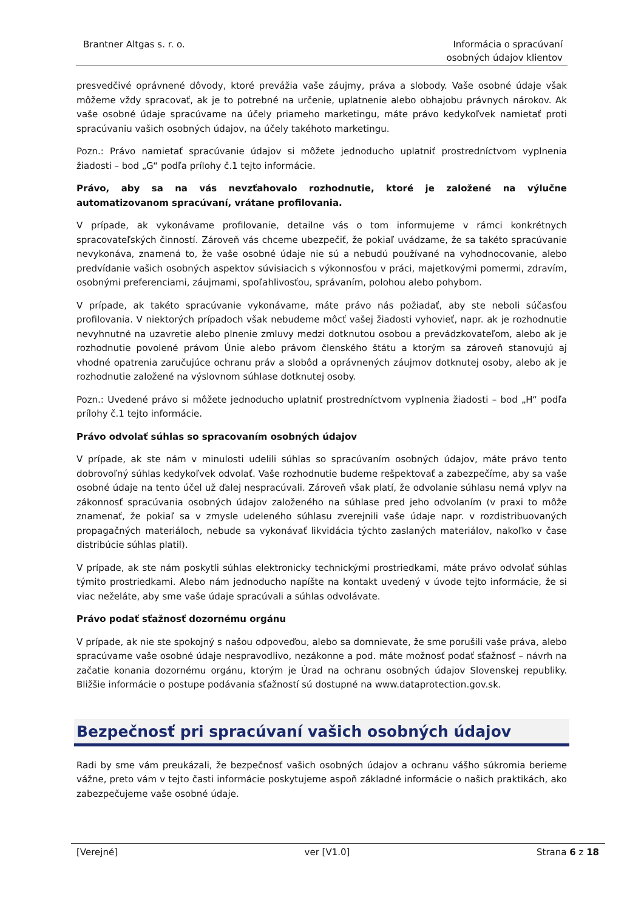Brantner Altgas s. r. o. Informácia o spracúvaní
osobných údajov klientov
presvedčivé oprávnené dôvody, ktoré prevážia vaše záujmy, práva a slobody. Vaše osobné údaje však môžeme vždy spracovať, ak je to potrebné na určenie, uplatnenie alebo obhajobu právnych nárokov. Ak vaše osobné údaje spracúvame na účely priameho marketingu, máte právo kedykoľvek namietať proti spracúvaniu vašich osobných údajov, na účely takéhoto marketingu.
Pozn.: Právo namietať spracúvanie údajov si môžete jednoducho uplatniť prostredníctvom vyplnenia žiadosti – bod „G“ podľa prílohy č.1 tejto informácie.
Právo, aby sa na vás nevzťahovalo rozhodnutie, ktoré je založené na výlučne automatizovanom spracúvaní, vrátane profilovania.
V prípade, ak vykonávame profilovanie, detailne vás o tom informujeme v rámci konkrétnych spracovateľských činností. Zároveň vás chceme ubezpečiť, že pokiaľ uvádzame, že sa takéto spracúvanie nevykonáva, znamená to, že vaše osobné údaje nie sú a nebudú používané na vyhodnocovanie, alebo predvídanie vašich osobných aspektov súvisiacich s výkonnosťou v práci, majetkovými pomermi, zdravím, osobnými preferenciami, záujmami, spoľahlivosťou, správaním, polohou alebo pohybom.
V prípade, ak takéto spracúvanie vykonávame, máte právo nás požiadať, aby ste neboli súčasťou profilovania. V niektorých prípadoch však nebudeme môcť vašej žiadosti vyhovieť, napr. ak je rozhodnutie nevyhnutné na uzavretie alebo plnenie zmluvy medzi dotknutou osobou a prevádzkovateľom, alebo ak je rozhodnutie povolené právom Únie alebo právom členského štátu a ktorým sa zároveň stanovujú aj vhodné opatrenia zaručujúce ochranu práv a slobôd a oprávnených záujmov dotknutej osoby, alebo ak je rozhodnutie založené na výslovnom súhlase dotknutej osoby.
Pozn.: Uvedené právo si môžete jednoducho uplatniť prostredníctvom vyplnenia žiadosti – bod „H“ podľa prílohy č.1 tejto informácie.
Právo odvolať súhlas so spracovaním osobných údajov
V prípade, ak ste nám v minulosti udelili súhlas so spracúvaním osobných údajov, máte právo tento dobrovoľný súhlas kedykoľvek odvolať. Vaše rozhodnutie budeme rešpektovať a zabezpečíme, aby sa vaše osobné údaje na tento účel už ďalej nespracúvali. Zároveň však platí, že odvolanie súhlasu nemá vplyv na zákonnosť spracúvania osobných údajov založeného na súhlase pred jeho odvolaním (v praxi to môže znamenať, že pokiaľ sa v zmysle udeleného súhlasu zverejnili vaše údaje napr. v rozdistribuovaných propagačných materiáloch, nebude sa vykonávať likvidácia týchto zaslaných materiálov, nakoľko v čase distribúcie súhlas platil).
V prípade, ak ste nám poskytli súhlas elektronicky technickými prostriedkami, máte právo odvolať súhlas týmito prostriedkami. Alebo nám jednoducho napíšte na kontakt uvedený v úvode tejto informácie, že si viac neželáte, aby sme vaše údaje spracúvali a súhlas odvolávate.
Právo podať sťažnosť dozornému orgánu
V prípade, ak nie ste spokojný s našou odpoveďou, alebo sa domnievate, že sme porušili vaše práva, alebo spracúvame vaše osobné údaje nespravodlivo, nezákonne a pod. máte možnosť podať sťažnosť – návrh na začatie konania dozornému orgánu, ktorým je Úrad na ochranu osobných údajov Slovenskej republiky. Bližšie informácie o postupe podávania sťažností sú dostupné na www.dataprotection.gov.sk.
Bezpečnosť pri spracúvaní vašich osobných údajov
Radi by sme vám preukázali, že bezpečnosť vašich osobných údajov a ochranu vášho súkromia berieme vážne, preto vám v tejto časti informácie poskytujeme aspoň základné informácie o našich praktikách, ako zabezpečujeme vaše osobné údaje.
[Verejné] ver [V1.0] Strana 6 z 18